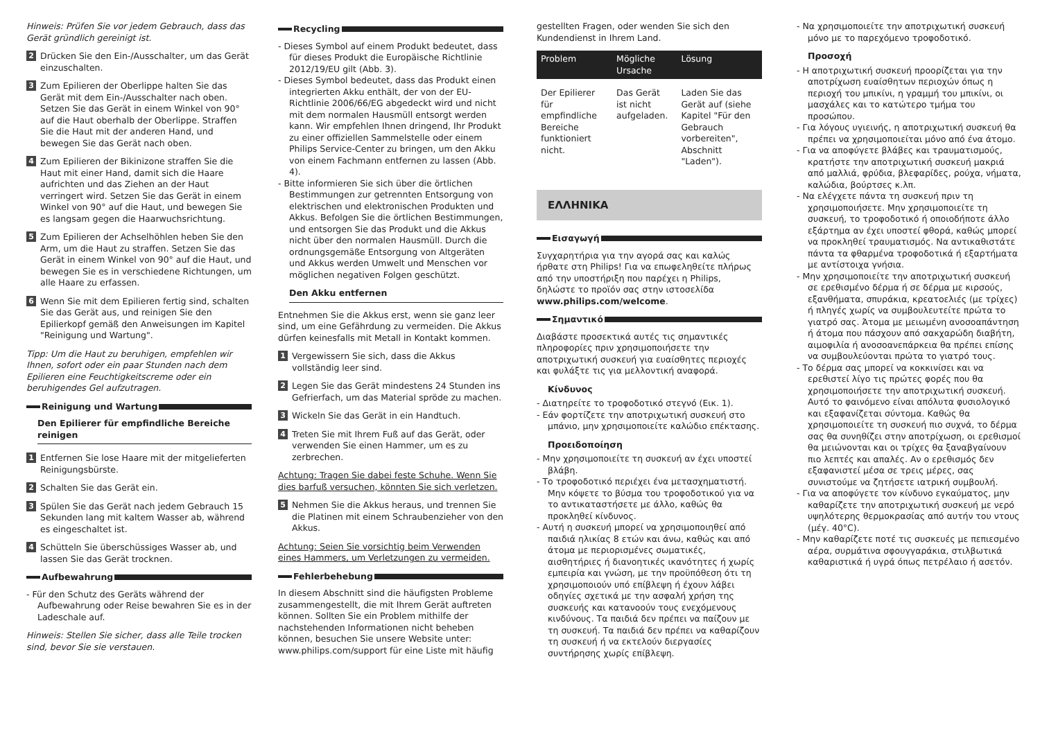Hinweis: Prüfen Sie vor jedem Gebrauch, dass das Gerät gründlich gereinigt ist.
2 Drücken Sie den Ein-/Ausschalter, um das Gerät einzuschalten.
3 Zum Epilieren der Oberlippe halten Sie das Gerät mit dem Ein-/Ausschalter nach oben. Setzen Sie das Gerät in einem Winkel von 90° auf die Haut oberhalb der Oberlippe. Straffen Sie die Haut mit der anderen Hand, und bewegen Sie das Gerät nach oben.
4 Zum Epilieren der Bikinizone straffen Sie die Haut mit einer Hand, damit sich die Haare aufrichten und das Ziehen an der Haut verringert wird. Setzen Sie das Gerät in einem Winkel von 90° auf die Haut, und bewegen Sie es langsam gegen die Haarwuchsrichtung.
5 Zum Epilieren der Achselhöhlen heben Sie den Arm, um die Haut zu straffen. Setzen Sie das Gerät in einem Winkel von 90° auf die Haut, und bewegen Sie es in verschiedene Richtungen, um alle Haare zu erfassen.
6 Wenn Sie mit dem Epilieren fertig sind, schalten Sie das Gerät aus, und reinigen Sie den Epilierkopf gemäß den Anweisungen im Kapitel "Reinigung und Wartung".
Tipp: Um die Haut zu beruhigen, empfehlen wir Ihnen, sofort oder ein paar Stunden nach dem Epilieren eine Feuchtigkeitscreme oder ein beruhigendes Gel aufzutragen.
Reinigung und Wartung
Den Epilierer für empfindliche Bereiche reinigen
1 Entfernen Sie lose Haare mit der mitgelieferten Reinigungsbürste.
2 Schalten Sie das Gerät ein.
3 Spülen Sie das Gerät nach jedem Gebrauch 15 Sekunden lang mit kaltem Wasser ab, während es eingeschaltet ist.
4 Schütteln Sie überschüssiges Wasser ab, und lassen Sie das Gerät trocknen.
Aufbewahrung
- Für den Schutz des Geräts während der Aufbewahrung oder Reise bewahren Sie es in der Ladeschale auf.
Hinweis: Stellen Sie sicher, dass alle Teile trocken sind, bevor Sie sie verstauen.
Recycling
- Dieses Symbol auf einem Produkt bedeutet, dass für dieses Produkt die Europäische Richtlinie 2012/19/EU gilt (Abb. 3).
- Dieses Symbol bedeutet, dass das Produkt einen integrierten Akku enthält, der von der EU-Richtlinie 2006/66/EG abgedeckt wird und nicht mit dem normalen Hausmüll entsorgt werden kann. Wir empfehlen Ihnen dringend, Ihr Produkt zu einer offiziellen Sammelstelle oder einem Philips Service-Center zu bringen, um den Akku von einem Fachmann entfernen zu lassen (Abb. 4).
- Bitte informieren Sie sich über die örtlichen Bestimmungen zur getrennten Entsorgung von elektrischen und elektronischen Produkten und Akkus. Befolgen Sie die örtlichen Bestimmungen, und entsorgen Sie das Produkt und die Akkus nicht über den normalen Hausmüll. Durch die ordnungsgemäße Entsorgung von Altgeräten und Akkus werden Umwelt und Menschen vor möglichen negativen Folgen geschützt.
Den Akku entfernen
Entnehmen Sie die Akkus erst, wenn sie ganz leer sind, um eine Gefährdung zu vermeiden. Die Akkus dürfen keinesfalls mit Metall in Kontakt kommen.
1 Vergewissern Sie sich, dass die Akkus vollständig leer sind.
2 Legen Sie das Gerät mindestens 24 Stunden ins Gefrierfach, um das Material spröde zu machen.
3 Wickeln Sie das Gerät in ein Handtuch.
4 Treten Sie mit Ihrem Fuß auf das Gerät, oder verwenden Sie einen Hammer, um es zu zerbrechen.
Achtung: Tragen Sie dabei feste Schuhe. Wenn Sie dies barfuß versuchen, könnten Sie sich verletzen.
5 Nehmen Sie die Akkus heraus, und trennen Sie die Platinen mit einem Schraubenzieher von den Akkus.
Achtung: Seien Sie vorsichtig beim Verwenden eines Hammers, um Verletzungen zu vermeiden.
Fehlerbehebung
In diesem Abschnitt sind die häufigsten Probleme zusammengestellt, die mit Ihrem Gerät auftreten können. Sollten Sie ein Problem mithilfe der nachstehenden Informationen nicht beheben können, besuchen Sie unsere Website unter: www.philips.com/support für eine Liste mit häufig
gestellten Fragen, oder wenden Sie sich den Kundendienst in Ihrem Land.
| Problem | Mögliche Ursache | Lösung |
| --- | --- | --- |
| Der Epilierer für empfindliche Bereiche funktioniert nicht. | Das Gerät ist nicht aufgeladen. | Laden Sie das Gerät auf (siehe Kapitel "Für den Gebrauch vorbereiten", Abschnitt "Laden"). |
ΕΛΛΗΝΙΚΑ
Εισαγωγή
Συγχαρητήρια για την αγορά σας και καλώς ήρθατε στη Philips! Για να επωφεληθείτε πλήρως από την υποστήριξη που παρέχει η Philips, δηλώστε το προϊόν σας στην ιστοσελίδα www.philips.com/welcome.
Σημαντικό
Διαβάστε προσεκτικά αυτές τις σημαντικές πληροφορίες πριν χρησιμοποιήσετε την αποτριχωτική συσκευή για ευαίσθητες περιοχές και φυλάξτε τις για μελλοντική αναφορά.
Κίνδυνος
- Διατηρείτε το τροφοδοτικό στεγνό (Εικ. 1).
- Εάν φορτίζετε την αποτριχωτική συσκευή στο μπάνιο, μην χρησιμοποιείτε καλώδιο επέκτασης.
Προειδοποίηση
- Μην χρησιμοποιείτε τη συσκευή αν έχει υποστεί βλάβη.
- Το τροφοδοτικό περιέχει ένα μετασχηματιστή. Μην κόψετε το βύσμα του τροφοδοτικού για να το αντικαταστήσετε με άλλο, καθώς θα προκληθεί κίνδυνος.
- Αυτή η συσκευή μπορεί να χρησιμοποιηθεί από παιδιά ηλικίας 8 ετών και άνω, καθώς και από άτομα με περιορισμένες σωματικές, αισθητήριες ή διανοητικές ικανότητες ή χωρίς εμπειρία και γνώση, με την προϋπόθεση ότι τη χρησιμοποιούν υπό επίβλεψη ή έχουν λάβει οδηγίες σχετικά με την ασφαλή χρήση της συσκευής και κατανοούν τους ενεχόμενους κινδύνους. Τα παιδιά δεν πρέπει να παίζουν με τη συσκευή. Τα παιδιά δεν πρέπει να καθαρίζουν τη συσκευή ή να εκτελούν διεργασίες συντήρησης χωρίς επίβλεψη.
- Να χρησιμοποιείτε την αποτριχωτική συσκευή μόνο με το παρεχόμενο τροφοδοτικό.
Προσοχή
- Η αποτριχωτική συσκευή προορίζεται για την αποτρίχωση ευαίσθητων περιοχών όπως η περιοχή του μπικίνι, η γραμμή του μπικίνι, οι μασχάλες και το κατώτερο τμήμα του προσώπου.
- Για λόγους υγιεινής, η αποτριχωτική συσκευή θα πρέπει να χρησιμοποιείται μόνο από ένα άτομο.
- Για να αποφύγετε βλάβες και τραυματισμούς, κρατήστε την αποτριχωτική συσκευή μακριά από μαλλιά, φρύδια, βλεφαρίδες, ρούχα, νήματα, καλώδια, βούρτσες κ.λπ.
- Να ελέγχετε πάντα τη συσκευή πριν τη χρησιμοποιήσετε. Μην χρησιμοποιείτε τη συσκευή, το τροφοδοτικό ή οποιοδήποτε άλλο εξάρτημα αν έχει υποστεί φθορά, καθώς μπορεί να προκληθεί τραυματισμός. Να αντικαθιστάτε πάντα τα φθαρμένα τροφοδοτικά ή εξαρτήματα με αντίστοιχα γνήσια.
- Μην χρησιμοποιείτε την αποτριχωτική συσκευή σε ερεθισμένο δέρμα ή σε δέρμα με κιρσούς, εξανθήματα, σπυράκια, κρεατοελιές (με τρίχες) ή πληγές χωρίς να συμβουλευτείτε πρώτα το γιατρό σας. Άτομα με μειωμένη ανοσοαπάντηση ή άτομα που πάσχουν από σακχαρώδη διαβήτη, αιμοφιλία ή ανοσοανεπάρκεια θα πρέπει επίσης να συμβουλεύονται πρώτα το γιατρό τους.
- Το δέρμα σας μπορεί να κοκκινίσει και να ερεθιστεί λίγο τις πρώτες φορές που θα χρησιμοποιήσετε την αποτριχωτική συσκευή. Αυτό το φαινόμενο είναι απόλυτα φυσιολογικό και εξαφανίζεται σύντομα. Καθώς θα χρησιμοποιείτε τη συσκευή πιο συχνά, το δέρμα σας θα συνηθίζει στην αποτρίχωση, οι ερεθισμοί θα μειώνονται και οι τρίχες θα ξαναβγαίνουν πιο λεπτές και απαλές. Αν ο ερεθισμός δεν εξαφανιστεί μέσα σε τρεις μέρες, σας συνιστούμε να ζητήσετε ιατρική συμβουλή.
- Για να αποφύγετε τον κίνδυνο εγκαύματος, μην καθαρίζετε την αποτριχωτική συσκευή με νερό υψηλότερης θερμοκρασίας από αυτήν του ντους (μέγ. 40°C).
- Μην καθαρίζετε ποτέ τις συσκευές με πεπιεσμένο αέρα, συρμάτινα σφουγγαράκια, στιλβωτικά καθαριστικά ή υγρά όπως πετρέλαιο ή ασετόν.